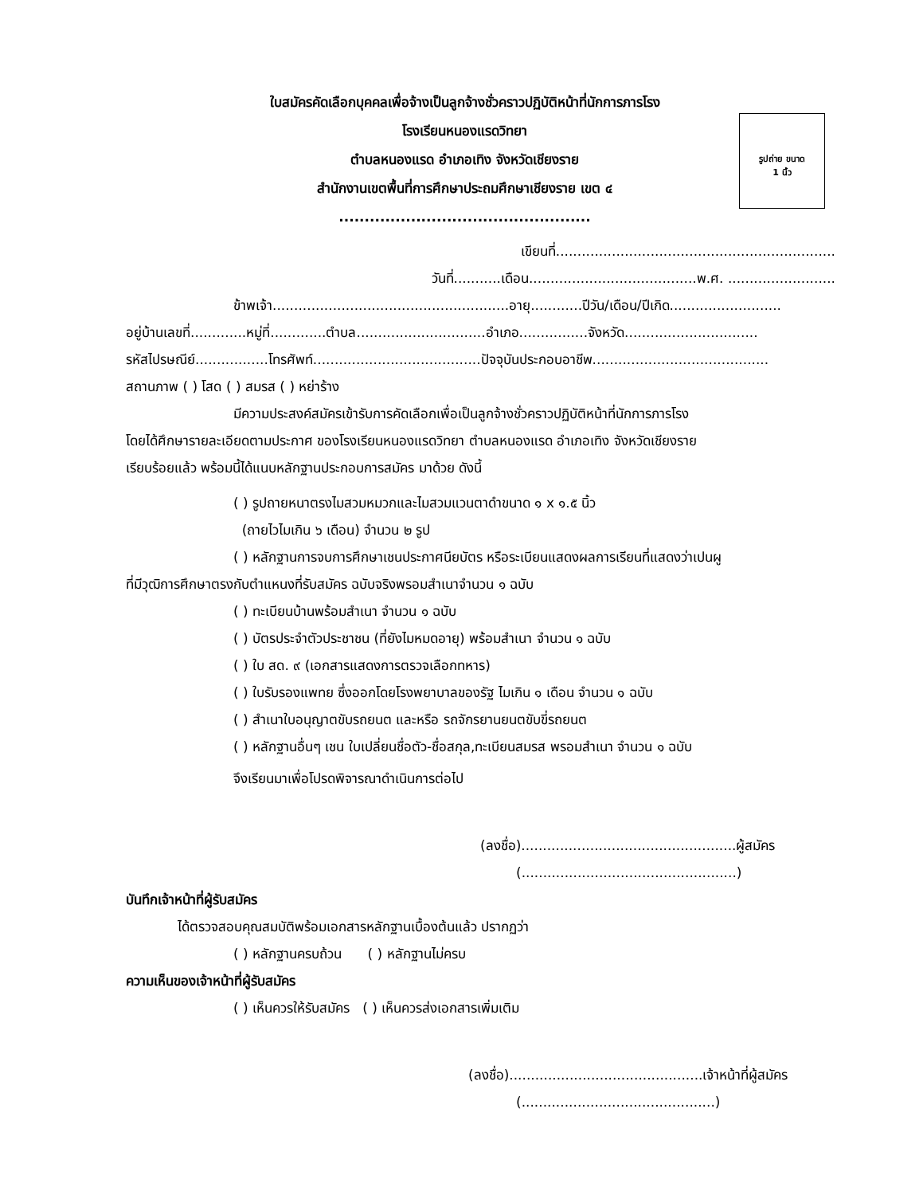รูปถ่าย ขนาด
1 นิ้ว
ใบสมัครคัดเลือกบุคคลเพื่อจ้างเป็นลูกจ้างชั่วคราวปฏิบัติหน้าที่นักการภารโรง
โรงเรียนหนองแรดวิทยา
ตำบลหนองแรด อำเภอเทิง จังหวัดเชียงราย
สำนักงานเขตพื้นที่การศึกษาประถมศึกษาเชียงราย เขต ๔
.................................................
เขียนที่.................................................................
วันที่...........เดือน.......................................พ.ศ. .........................
ข้าพเจ้า.......................................................อายุ............ปีวัน/เดือน/ปีเกิด..........................
อยู่บ้านเลขที่.............หมู่ที่.............ตำบล..............................อำเภอ................จังหวัด...............................
รหัสไปรษณีย์.................โทรศัพท์.......................................ปัจจุบันประกอบอาชีพ.........................................
สถานภาพ ( ) โสด ( ) สมรส ( ) หย่าร้าง
มีความประสงค์สมัครเข้ารับการคัดเลือกเพื่อเป็นลูกจ้างชั่วคราวปฏิบัติหน้าที่นักการภารโรง
โดยได้ศึกษารายละเอียดตามประกาศ ของโรงเรียนหนองแรดวิทยา ตำบลหนองแรด อำเภอเทิง จังหวัดเชียงราย
เรียบร้อยแล้ว พร้อมนี้ได้แนบหลักฐานประกอบการสมัคร มาด้วย ดังนี้
( ) รูปถายหนาตรงไมสวมหมวกและไมสวมแวนตาดำขนาด ๑ x ๑.๕ นิ้ว
(ถายไวไมเกิน ๖ เดือน) จำนวน ๒ รูป
( ) หลักฐานการจบการศึกษาเชนประกาศนียบัตร หรือระเบียนแสดงผลการเรียนที่แสดงว่าเปนผู
ที่มีวุฒิการศึกษาตรงกับตำแหนงที่รับสมัคร ฉบับจริงพรอมสำเนาจำนวน ๑ ฉบับ
( ) ทะเบียนบ้านพร้อมสำเนา จำนวน ๑ ฉบับ
( ) บัตรประจำตัวประชาชน (ที่ยังไมหมดอายุ) พร้อมสำเนา จำนวน ๑ ฉบับ
( ) ใบ สด. ๙ (เอกสารแสดงการตรวจเลือกทหาร)
( ) ใบรับรองแพทย ซึ่งออกโดยโรงพยาบาลของรัฐ ไมเกิน ๑ เดือน จำนวน ๑ ฉบับ
( ) สำเนาใบอนุญาตขับรถยนต และหรือ รถจักรยานยนตขับขี่รถยนต
( ) หลักฐานอื่นๆ เชน ใบเปลี่ยนชื่อตัว-ชื่อสกุล,ทะเบียนสมรส พรอมสำเนา จำนวน ๑ ฉบับ
จึงเรียนมาเพื่อโปรดพิจารณาดำเนินการต่อไป
(ลงชื่อ)..................................................ผู้สมัคร
(..................................................)
บันทึกเจ้าหน้าที่ผู้รับสมัคร
ได้ตรวจสอบคุณสมบัติพร้อมเอกสารหลักฐานเบื้องต้นแล้ว ปรากฏว่า
( ) หลักฐานครบถ้วน ( ) หลักฐานไม่ครบ
ความเห็นของเจ้าหน้าที่ผู้รับสมัคร
( ) เห็นควรให้รับสมัคร ( ) เห็นควรส่งเอกสารเพิ่มเติม
(ลงชื่อ).............................................เจ้าหน้าที่ผู้สมัคร
(.............................................)